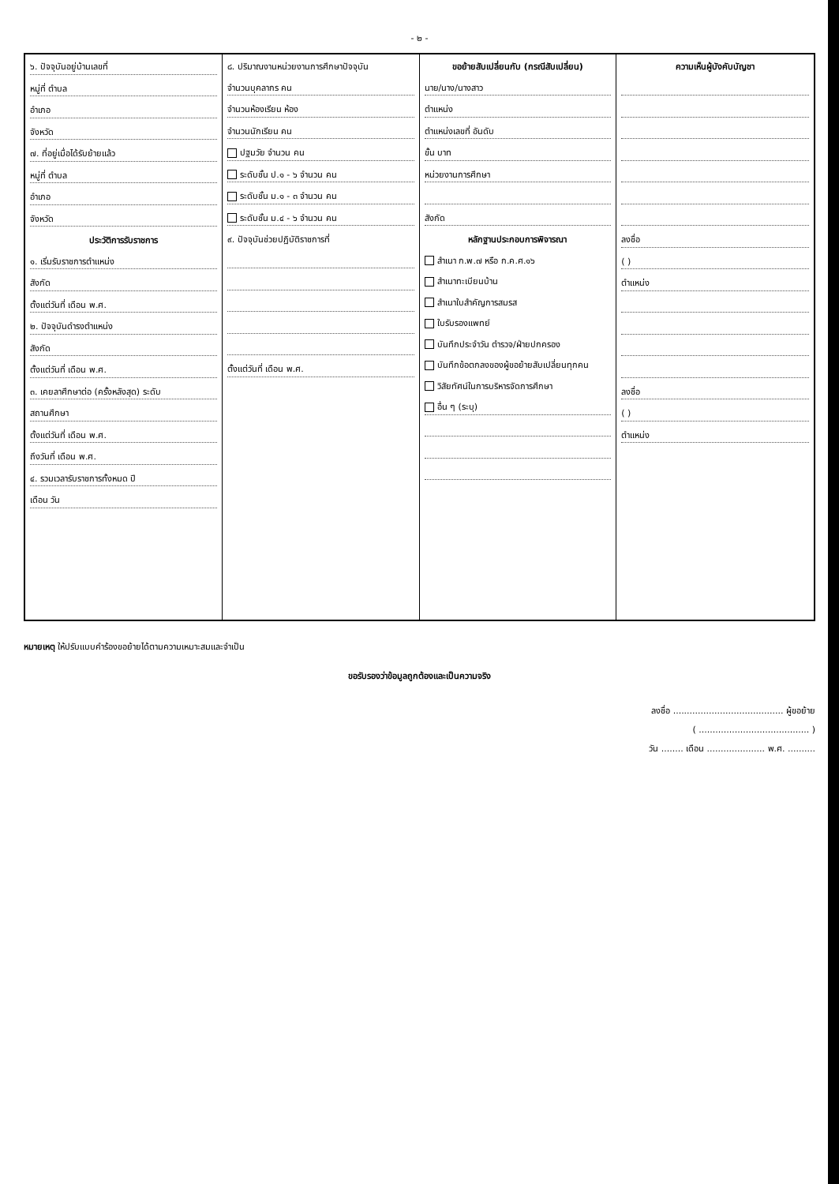- ๒ -
๖. ปัจจุบันอยู่บ้านเลขที่
หมู่ที่ ตำบล
อำเภอ
จังหวัด
๗. ที่อยู่เมื่อได้รับย้ายแล้ว
หมู่ที่ ตำบล
อำเภอ
จังหวัด
ประวัติการรับราชการ
๑. เริ่มรับราชการตำแหน่ง
สังกัด
ตั้งแต่วันที่ เดือน พ.ศ.
๒. ปัจจุบันดำรงตำแหน่ง
สังกัด
ตั้งแต่วันที่ เดือน พ.ศ.
๓. เคยลาศึกษาต่อ (ครั้งหลังสุด) ระดับ
สถานศึกษา
ตั้งแต่วันที่ เดือน พ.ศ.
ถึงวันที่ เดือน พ.ศ.
๔. รวมเวลารับราชการทั้งหมด ปี
เดือน วัน
๘. ปริมาณงานหน่วยงานการศึกษาปัจจุบัน
จำนวนบุคลากร คน
จำนวนห้องเรียน ห้อง
จำนวนนักเรียน คน
ปฐมวัย จำนวน คน
ระดับชั้น ป.๑ - ๖ จำนวน คน
ระดับชั้น ม.๑ - ๓ จำนวน คน
ระดับชั้น ม.๔ - ๖ จำนวน คน
๙. ปัจจุบันช่วยปฏิบัติราชการที่
ตั้งแต่วันที่ เดือน พ.ศ.
ขอย้ายสับเปลี่ยนกับ (กรณีสับเปลี่ยน)
นาย/นาง/นางสาว
ตำแหน่ง
ตำแหน่งเลขที่ อันดับ
ขั้น บาท
หน่วยงานการศึกษา
สังกัด
หลักฐานประกอบการพิจารณา
สำเนา ก.พ.๗ หรือ ก.ค.ศ.๑๖
สำเนาทะเบียนบ้าน
สำเนาใบสำคัญการสมรส
ใบรับรองแพทย์
บันทึกประจำวัน ตำรวจ/ฝ่ายปกครอง
บันทึกข้อตกลงของผู้ขอย้ายสับเปลี่ยนทุกคน
วิสัยทัศน์ในการบริหารจัดการศึกษา
อื่น ๆ (ระบุ)
ความเห็นผู้บังคับบัญชา
ลงชื่อ
( )
ตำแหน่ง
ลงชื่อ
( )
ตำแหน่ง
หมายเหตุ ให้ปรับแบบคำร้องขอย้ายได้ตามความเหมาะสมและจำเป็น
ขอรับรองว่าข้อมูลถูกต้องและเป็นความจริง
ลงชื่อ ........................................ ผู้ขอย้าย
( ........................................ )
วัน ........ เดือน ..................... พ.ศ. ..........